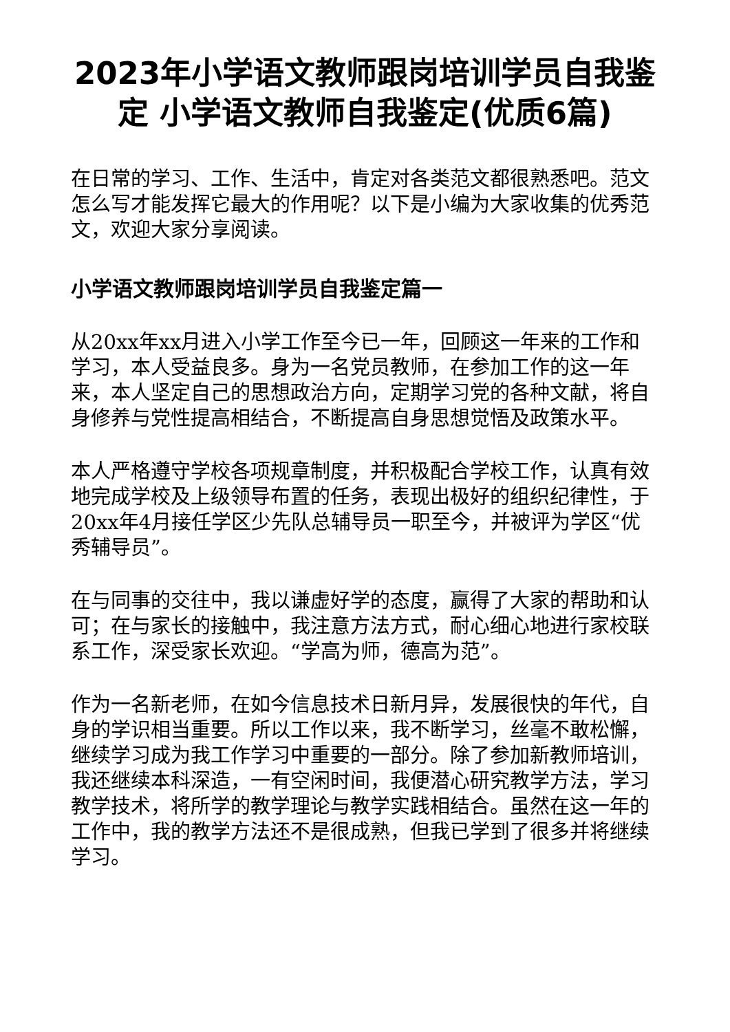2023年小学语文教师跟岗培训学员自我鉴定 小学语文教师自我鉴定(优质6篇)
在日常的学习、工作、生活中，肯定对各类范文都很熟悉吧。范文怎么写才能发挥它最大的作用呢？以下是小编为大家收集的优秀范文，欢迎大家分享阅读。
小学语文教师跟岗培训学员自我鉴定篇一
从20xx年xx月进入小学工作至今已一年，回顾这一年来的工作和学习，本人受益良多。身为一名党员教师，在参加工作的这一年来，本人坚定自己的思想政治方向，定期学习党的各种文献，将自身修养与党性提高相结合，不断提高自身思想觉悟及政策水平。
本人严格遵守学校各项规章制度，并积极配合学校工作，认真有效地完成学校及上级领导布置的任务，表现出极好的组织纪律性，于20xx年4月接任学区少先队总辅导员一职至今，并被评为学区“优秀辅导员”。
在与同事的交往中，我以谦虚好学的态度，赢得了大家的帮助和认可；在与家长的接触中，我注意方法方式，耐心细心地进行家校联系工作，深受家长欢迎。“学高为师，德高为范”。
作为一名新老师，在如今信息技术日新月异，发展很快的年代，自身的学识相当重要。所以工作以来，我不断学习，丝毫不敢松懈，继续学习成为我工作学习中重要的一部分。除了参加新教师培训，我还继续本科深造，一有空闲时间，我便潜心研究教学方法，学习教学技术，将所学的教学理论与教学实践相结合。虽然在这一年的工作中，我的教学方法还不是很成熟，但我已学到了很多并将继续学习。